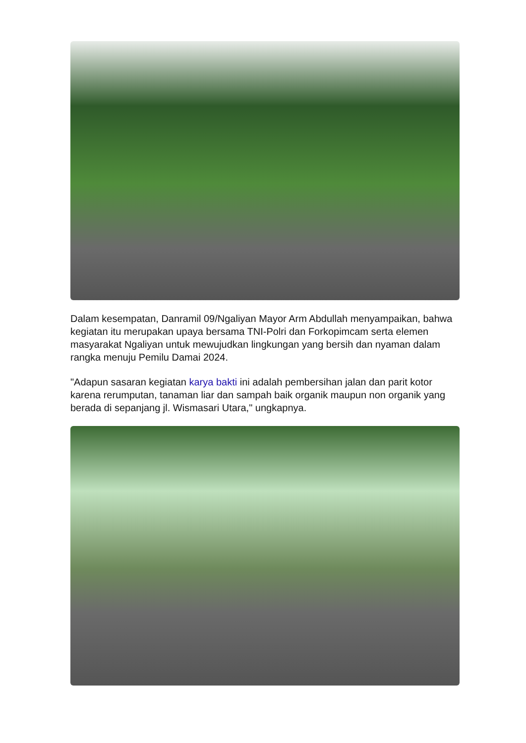Dalam kesempatan, Danramil 09/Ngaliyan Mayor Arm Abdullah menyampaikan, bahwa kegiatan itu merupakan upaya bersama TNI-Polri dan Forkopimcam serta elemen masyarakat Ngaliyan untuk mewujudkan lingkungan yang bersih dan nyaman dalam rangka menuju Pemilu Damai 2024.
"Adapun sasaran kegiatan karya bakti ini adalah pembersihan jalan dan parit kotor karena rerumputan, tanaman liar dan sampah baik organik maupun non organik yang berada di sepanjang jl. Wismasari Utara," ungkapnya.